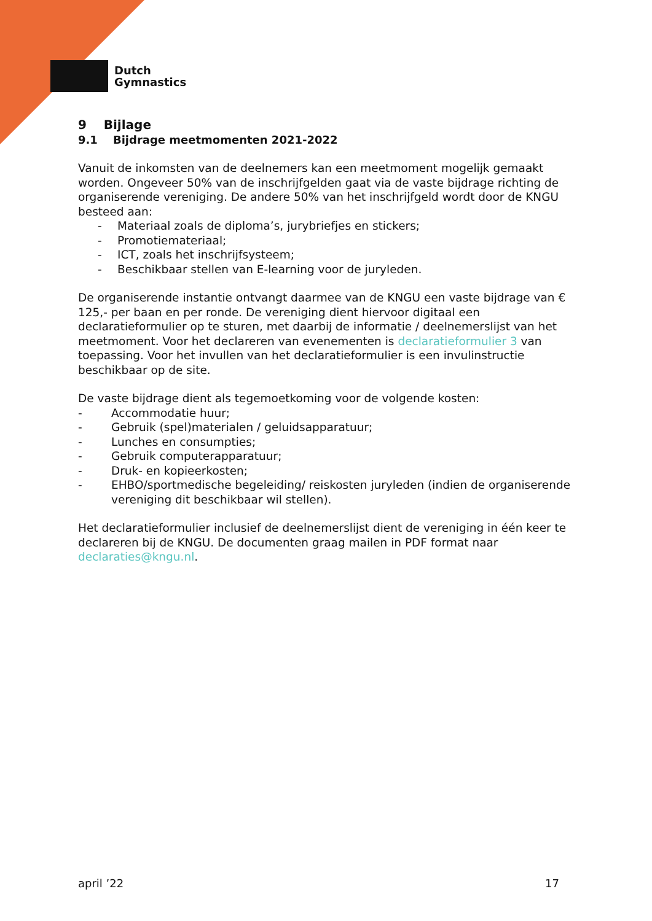Dutch
Gymnastics
9 Bijlage
9.1 Bijdrage meetmomenten 2021-2022
Vanuit de inkomsten van de deelnemers kan een meetmoment mogelijk gemaakt worden. Ongeveer 50% van de inschrijfgelden gaat via de vaste bijdrage richting de organiserende vereniging. De andere 50% van het inschrijfgeld wordt door de KNGU besteed aan:
- Materiaal zoals de diploma’s, jurybriefjes en stickers;
- Promotiemateriaal;
- ICT, zoals het inschrijfsysteem;
- Beschikbaar stellen van E-learning voor de juryleden.
De organiserende instantie ontvangt daarmee van de KNGU een vaste bijdrage van € 125,- per baan en per ronde. De vereniging dient hiervoor digitaal een declaratieformulier op te sturen, met daarbij de informatie / deelnemerslijst van het meetmoment. Voor het declareren van evenementen is declaratieformulier 3 van toepassing. Voor het invullen van het declaratieformulier is een invulinstructie beschikbaar op de site.
De vaste bijdrage dient als tegemoetkoming voor de volgende kosten:
- Accommodatie huur;
- Gebruik (spel)materialen / geluidsapparatuur;
- Lunches en consumpties;
- Gebruik computerapparatuur;
- Druk- en kopieerkosten;
- EHBO/sportmedische begeleiding/ reiskosten juryleden (indien de organiserende vereniging dit beschikbaar wil stellen).
Het declaratieformulier inclusief de deelnemerslijst dient de vereniging in één keer te declareren bij de KNGU. De documenten graag mailen in PDF format naar declaraties@kngu.nl.
april ’22 17